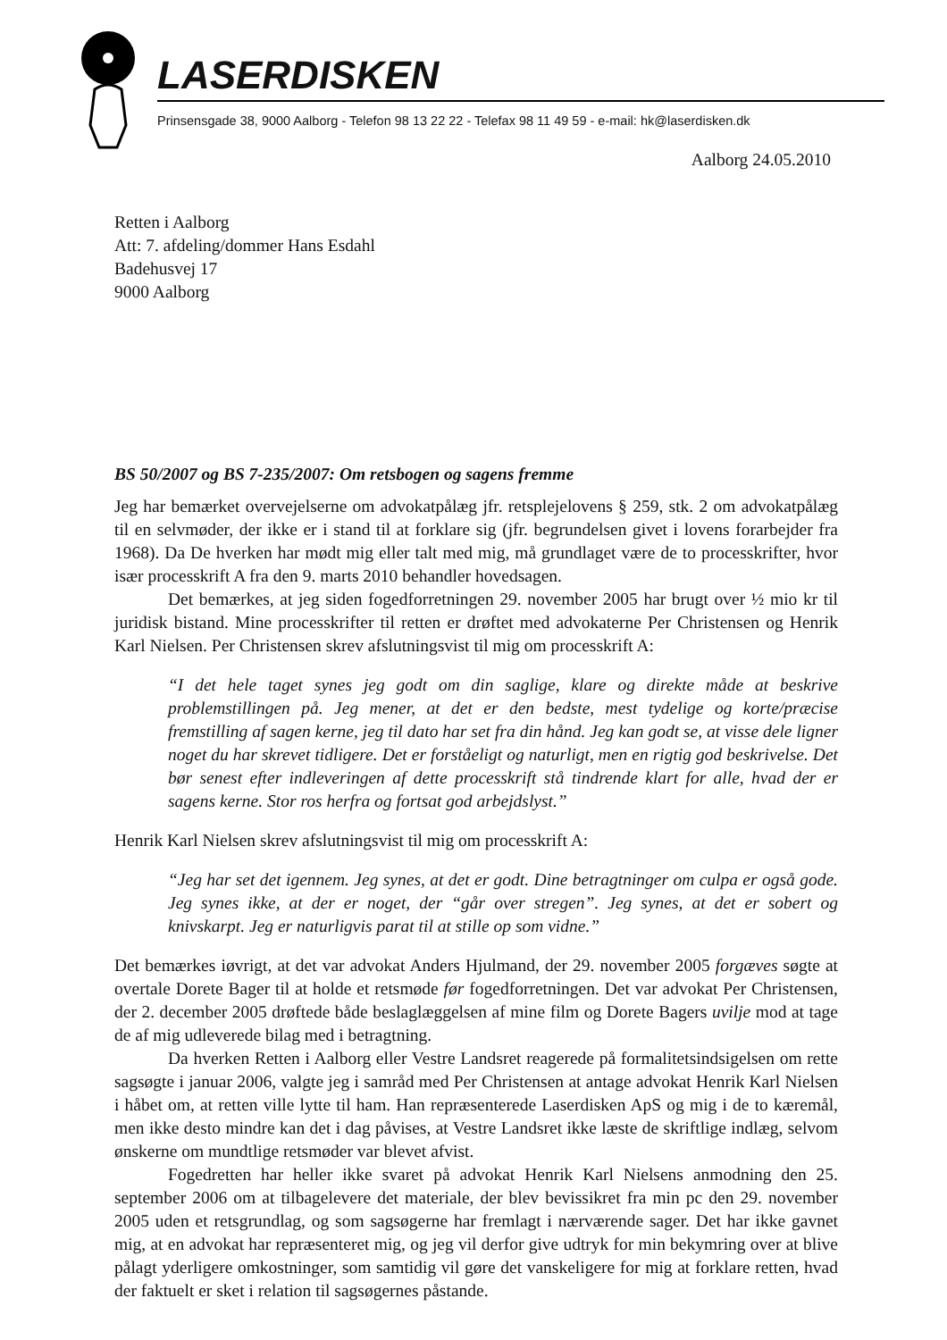LASERDISKEN
Prinsensgade 38, 9000 Aalborg - Telefon 98 13 22 22 - Telefax 98 11 49 59 - e-mail: hk@laserdisken.dk
Aalborg 24.05.2010
Retten i Aalborg
Att: 7. afdeling/dommer Hans Esdahl
Badehusvej 17
9000 Aalborg
BS 50/2007 og BS 7-235/2007: Om retsbogen og sagens fremme
Jeg har bemærket overvejelserne om advokatpålæg jfr. retsplejelovens § 259, stk. 2 om advokatpålæg til en selvmøder, der ikke er i stand til at forklare sig (jfr. begrundelsen givet i lovens forarbejder fra 1968). Da De hverken har mødt mig eller talt med mig, må grundlaget være de to processkrifter, hvor især processkrift A fra den 9. marts 2010 behandler hovedsagen.
Det bemærkes, at jeg siden fogedforretningen 29. november 2005 har brugt over ½ mio kr til juridisk bistand. Mine processkrifter til retten er drøftet med advokaterne Per Christensen og Henrik Karl Nielsen. Per Christensen skrev afslutningsvist til mig om processkrift A:
“I det hele taget synes jeg godt om din saglige, klare og direkte måde at beskrive problemstillingen på. Jeg mener, at det er den bedste, mest tydelige og korte/præcise fremstilling af sagen kerne, jeg til dato har set fra din hånd. Jeg kan godt se, at visse dele ligner noget du har skrevet tidligere. Det er forståeligt og naturligt, men en rigtig god beskrivelse. Det bør senest efter indleveringen af dette processkrift stå tindrende klart for alle, hvad der er sagens kerne. Stor ros herfra og fortsat god arbejdslyst.”
Henrik Karl Nielsen skrev afslutningsvist til mig om processkrift A:
“Jeg har set det igennem. Jeg synes, at det er godt. Dine betragtninger om culpa er også gode. Jeg synes ikke, at der er noget, der “går over stregen”. Jeg synes, at det er sobert og knivskarpt. Jeg er naturligvis parat til at stille op som vidne.”
Det bemærkes iøvrigt, at det var advokat Anders Hjulmand, der 29. november 2005 forgæves søgte at overtale Dorete Bager til at holde et retsmøde før fogedforretningen. Det var advokat Per Christensen, der 2. december 2005 drøftede både beslaglæggelsen af mine film og Dorete Bagers uvilje mod at tage de af mig udleverede bilag med i betragtning.
Da hverken Retten i Aalborg eller Vestre Landsret reagerede på formalitetsindsigelsen om rette sagsøgte i januar 2006, valgte jeg i samråd med Per Christensen at antage advokat Henrik Karl Nielsen i håbet om, at retten ville lytte til ham. Han repræsenterede Laserdisken ApS og mig i de to kæremål, men ikke desto mindre kan det i dag påvises, at Vestre Landsret ikke læste de skriftlige indlæg, selvom ønskerne om mundtlige retsmøder var blevet afvist.
Fogedretten har heller ikke svaret på advokat Henrik Karl Nielsens anmodning den 25. september 2006 om at tilbagelevere det materiale, der blev bevissikret fra min pc den 29. november 2005 uden et retsgrundlag, og som sagsøgerne har fremlagt i nærværende sager. Det har ikke gavnet mig, at en advokat har repræsenteret mig, og jeg vil derfor give udtryk for min bekymring over at blive pålagt yderligere omkostninger, som samtidig vil gøre det vanskeligere for mig at forklare retten, hvad der faktuelt er sket i relation til sagsøgernes påstande.